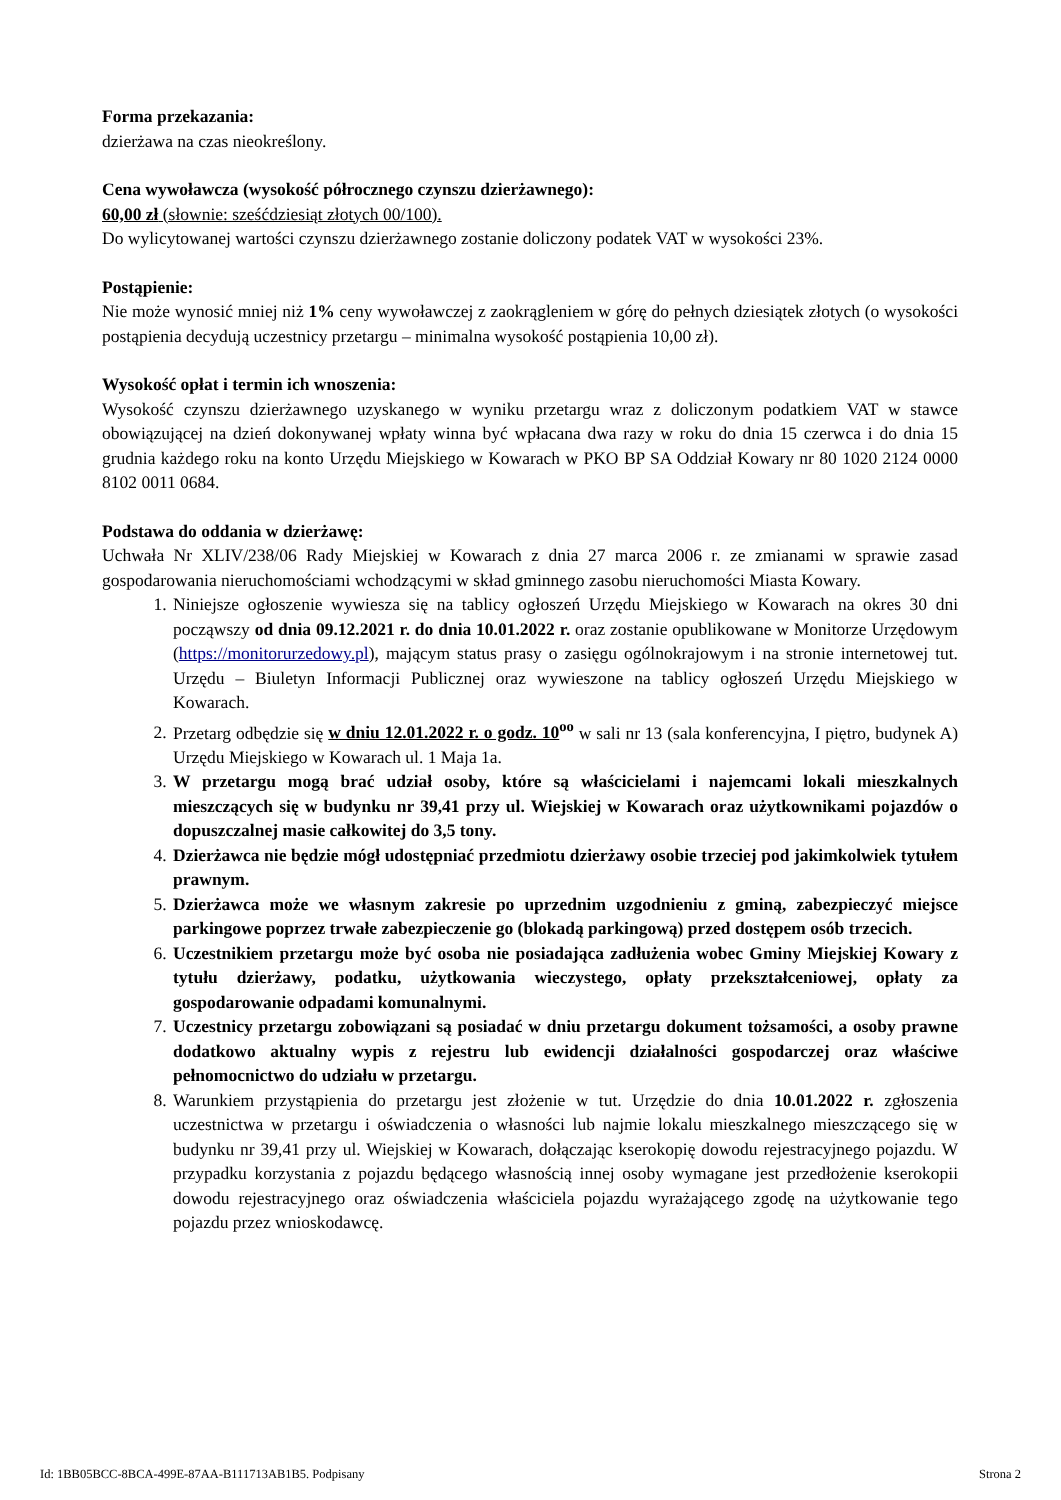Forma przekazania:
dzierżawa na czas nieokreślony.
Cena wywoławcza (wysokość półrocznego czynszu dzierżawnego):
60,00 zł (słownie: sześćdziesiąt złotych 00/100).
Do wylicytowanej wartości czynszu dzierżawnego zostanie doliczony podatek VAT w wysokości 23%.
Postąpienie:
Nie może wynosić mniej niż 1% ceny wywoławczej z zaokrągleniem w górę do pełnych dziesiątek złotych (o wysokości postąpienia decydują uczestnicy przetargu – minimalna wysokość postąpienia 10,00 zł).
Wysokość opłat i termin ich wnoszenia:
Wysokość czynszu dzierżawnego uzyskanego w wyniku przetargu wraz z doliczonym podatkiem VAT w stawce obowiązującej na dzień dokonywanej wpłaty winna być wpłacana dwa razy w roku do dnia 15 czerwca i do dnia 15 grudnia każdego roku na konto Urzędu Miejskiego w Kowarach w PKO BP SA Oddział Kowary nr 80 1020 2124 0000 8102 0011 0684.
Podstawa do oddania w dzierżawę:
Uchwała Nr XLIV/238/06 Rady Miejskiej w Kowarach z dnia 27 marca 2006 r. ze zmianami w sprawie zasad gospodarowania nieruchomościami wchodzącymi w skład gminnego zasobu nieruchomości Miasta Kowary.
1. Niniejsze ogłoszenie wywiesza się na tablicy ogłoszeń Urzędu Miejskiego w Kowarach na okres 30 dni począwszy od dnia 09.12.2021 r. do dnia 10.01.2022 r. oraz zostanie opublikowane w Monitorze Urzędowym (https://monitorurzedowy.pl), mającym status prasy o zasięgu ogólnokrajowym i na stronie internetowej tut. Urzędu – Biuletyn Informacji Publicznej oraz wywieszone na tablicy ogłoszeń Urzędu Miejskiego w Kowarach.
2. Przetarg odbędzie się w dniu 12.01.2022 r. o godz. 10<sup>oo</sup> w sali nr 13 (sala konferencyjna, I piętro, budynek A) Urzędu Miejskiego w Kowarach ul. 1 Maja 1a.
3. W przetargu mogą brać udział osoby, które są właścicielami i najemcami lokali mieszkalnych mieszczących się w budynku nr 39,41 przy ul. Wiejskiej w Kowarach oraz użytkownikami pojazdów o dopuszczalnej masie całkowitej do 3,5 tony.
4. Dzierżawca nie będzie mógł udostępniać przedmiotu dzierżawy osobie trzeciej pod jakimkolwiek tytułem prawnym.
5. Dzierżawca może we własnym zakresie po uprzednim uzgodnieniu z gminą, zabezpieczyć miejsce parkingowe poprzez trwałe zabezpieczenie go (blokadą parkingową) przed dostępem osób trzecich.
6. Uczestnikiem przetargu może być osoba nie posiadająca zadłużenia wobec Gminy Miejskiej Kowary z tytułu dzierżawy, podatku, użytkowania wieczystego, opłaty przekształceniowej, opłaty za gospodarowanie odpadami komunalnymi.
7. Uczestnicy przetargu zobowiązani są posiadać w dniu przetargu dokument tożsamości, a osoby prawne dodatkowo aktualny wypis z rejestru lub ewidencji działalności gospodarczej oraz właściwe pełnomocnictwo do udziału w przetargu.
8. Warunkiem przystąpienia do przetargu jest złożenie w tut. Urzędzie do dnia 10.01.2022 r. zgłoszenia uczestnictwa w przetargu i oświadczenia o własności lub najmie lokalu mieszkalnego mieszczącego się w budynku nr 39,41 przy ul. Wiejskiej w Kowarach, dołączając kserokopię dowodu rejestracyjnego pojazdu. W przypadku korzystania z pojazdu będącego własnością innej osoby wymagane jest przedłożenie kserokopii dowodu rejestracyjnego oraz oświadczenia właściciela pojazdu wyrażającego zgodę na użytkowanie tego pojazdu przez wnioskodawcę.
Id: 1BB05BCC-8BCA-499E-87AA-B111713AB1B5. Podpisany Strona 2